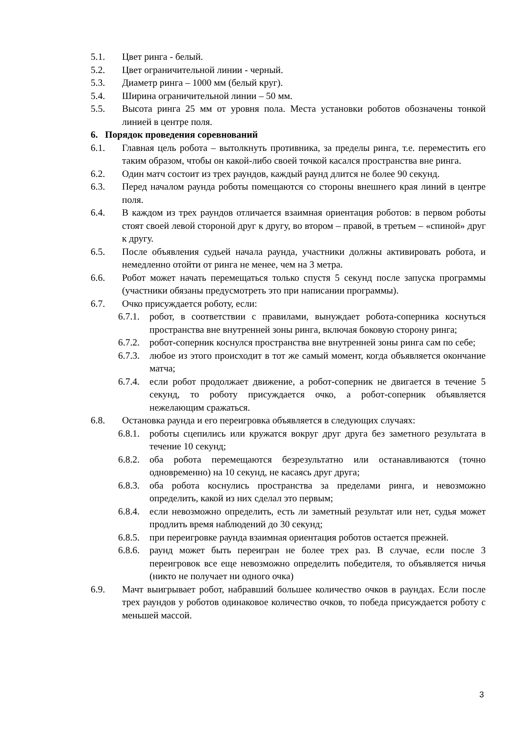5.1. Цвет ринга - белый.
5.2. Цвет ограничительной линии - черный.
5.3. Диаметр ринга – 1000 мм (белый круг).
5.4. Ширина ограничительной линии – 50 мм.
5.5. Высота ринга 25 мм от уровня пола. Места установки роботов обозначены тонкой линией в центре поля.
6. Порядок проведения соревнований
6.1. Главная цель робота – вытолкнуть противника, за пределы ринга, т.е. переместить его таким образом, чтобы он какой-либо своей точкой касался пространства вне ринга.
6.2. Один матч состоит из трех раундов, каждый раунд длится не более 90 секунд.
6.3. Перед началом раунда роботы помещаются со стороны внешнего края линий в центре поля.
6.4. В каждом из трех раундов отличается взаимная ориентация роботов: в первом роботы стоят своей левой стороной друг к другу, во втором – правой, в третьем – «спиной» друг к другу.
6.5. После объявления судьей начала раунда, участники должны активировать робота, и немедленно отойти от ринга не менее, чем на 3 метра.
6.6. Робот может начать перемещаться только спустя 5 секунд после запуска программы (участники обязаны предусмотреть это при написании программы).
6.7. Очко присуждается роботу, если:
6.7.1. робот, в соответствии с правилами, вынуждает робота-соперника коснуться пространства вне внутренней зоны ринга, включая боковую сторону ринга;
6.7.2. робот-соперник коснулся пространства вне внутренней зоны ринга сам по себе;
6.7.3. любое из этого происходит в тот же самый момент, когда объявляется окончание матча;
6.7.4. если робот продолжает движение, а робот-соперник не двигается в течение 5 секунд, то роботу присуждается очко, а робот-соперник объявляется нежелающим сражаться.
6.8. Остановка раунда и его переигровка объявляется в следующих случаях:
6.8.1. роботы сцепились или кружатся вокруг друг друга без заметного результата в течение 10 секунд;
6.8.2. оба робота перемещаются безрезультатно или останавливаются (точно одновременно) на 10 секунд, не касаясь друг друга;
6.8.3. оба робота коснулись пространства за пределами ринга, и невозможно определить, какой из них сделал это первым;
6.8.4. если невозможно определить, есть ли заметный результат или нет, судья может продлить время наблюдений до 30 секунд;
6.8.5. при переигровке раунда взаимная ориентация роботов остается прежней.
6.8.6. раунд может быть переигран не более трех раз. В случае, если после 3 переигровок все еще невозможно определить победителя, то объявляется ничья (никто не получает ни одного очка)
6.9. Мачт выигрывает робот, набравший большее количество очков в раундах. Если после трех раундов у роботов одинаковое количество очков, то победа присуждается роботу с меньшей массой.
3